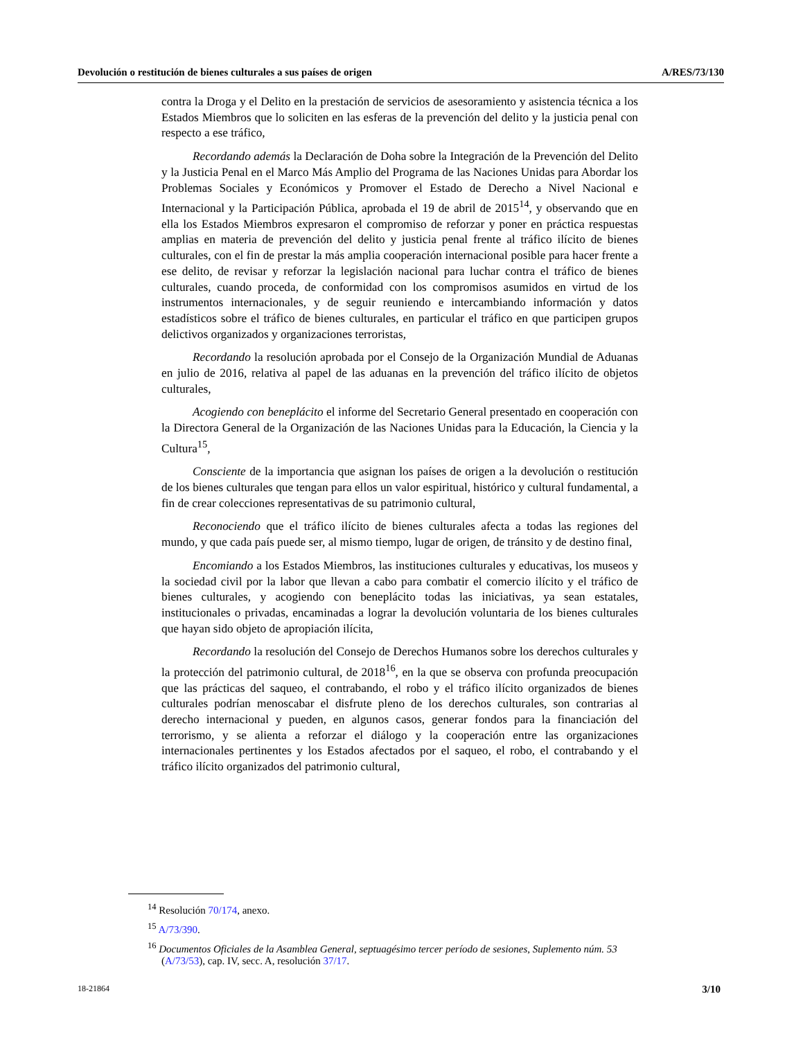Devolución o restitución de bienes culturales a sus países de origen A/RES/73/130
contra la Droga y el Delito en la prestación de servicios de asesoramiento y asistencia técnica a los Estados Miembros que lo soliciten en las esferas de la prevención del delito y la justicia penal con respecto a ese tráfico,
Recordando además la Declaración de Doha sobre la Integración de la Prevención del Delito y la Justicia Penal en el Marco Más Amplio del Programa de las Naciones Unidas para Abordar los Problemas Sociales y Económicos y Promover el Estado de Derecho a Nivel Nacional e Internacional y la Participación Pública, aprobada el 19 de abril de 2015<sup>14</sup>, y observando que en ella los Estados Miembros expresaron el compromiso de reforzar y poner en práctica respuestas amplias en materia de prevención del delito y justicia penal frente al tráfico ilícito de bienes culturales, con el fin de prestar la más amplia cooperación internacional posible para hacer frente a ese delito, de revisar y reforzar la legislación nacional para luchar contra el tráfico de bienes culturales, cuando proceda, de conformidad con los compromisos asumidos en virtud de los instrumentos internacionales, y de seguir reuniendo e intercambiando información y datos estadísticos sobre el tráfico de bienes culturales, en particular el tráfico en que participen grupos delictivos organizados y organizaciones terroristas,
Recordando la resolución aprobada por el Consejo de la Organización Mundial de Aduanas en julio de 2016, relativa al papel de las aduanas en la prevención del tráfico ilícito de objetos culturales,
Acogiendo con beneplácito el informe del Secretario General presentado en cooperación con la Directora General de la Organización de las Naciones Unidas para la Educación, la Ciencia y la Cultura<sup>15</sup>,
Consciente de la importancia que asignan los países de origen a la devolución o restitución de los bienes culturales que tengan para ellos un valor espiritual, histórico y cultural fundamental, a fin de crear colecciones representativas de su patrimonio cultural,
Reconociendo que el tráfico ilícito de bienes culturales afecta a todas las regiones del mundo, y que cada país puede ser, al mismo tiempo, lugar de origen, de tránsito y de destino final,
Encomiando a los Estados Miembros, las instituciones culturales y educativas, los museos y la sociedad civil por la labor que llevan a cabo para combatir el comercio ilícito y el tráfico de bienes culturales, y acogiendo con beneplácito todas las iniciativas, ya sean estatales, institucionales o privadas, encaminadas a lograr la devolución voluntaria de los bienes culturales que hayan sido objeto de apropiación ilícita,
Recordando la resolución del Consejo de Derechos Humanos sobre los derechos culturales y la protección del patrimonio cultural, de 2018<sup>16</sup>, en la que se observa con profunda preocupación que las prácticas del saqueo, el contrabando, el robo y el tráfico ilícito organizados de bienes culturales podrían menoscabar el disfrute pleno de los derechos culturales, son contrarias al derecho internacional y pueden, en algunos casos, generar fondos para la financiación del terrorismo, y se alienta a reforzar el diálogo y la cooperación entre las organizaciones internacionales pertinentes y los Estados afectados por el saqueo, el robo, el contrabando y el tráfico ilícito organizados del patrimonio cultural,
<sup>14</sup> Resolución 70/174, anexo.
<sup>15</sup> A/73/390.
<sup>16</sup> Documentos Oficiales de la Asamblea General, septuagésimo tercer período de sesiones, Suplemento núm. 53 (A/73/53), cap. IV, secc. A, resolución 37/17.
18-21864 3/10